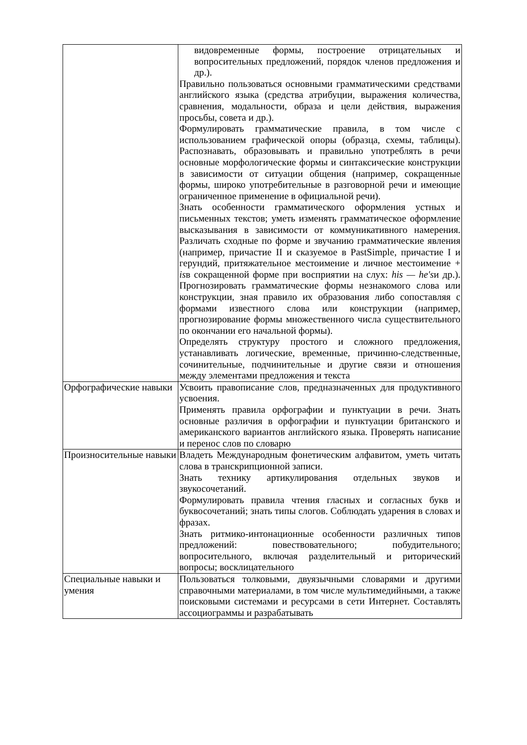| | видовременные формы, построение отрицательных и вопросительных предложений, порядок членов предложения и др.). Правильно пользоваться основными грамматическими средствами английского языка (средства атрибуции, выражения количества, сравнения, модальности, образа и цели действия, выражения просьбы, совета и др.). Формулировать грамматические правила, в том числе с использованием графической опоры (образца, схемы, таблицы). Распознавать, образовывать и правильно употреблять в речи основные морфологические формы и синтаксические конструкции в зависимости от ситуации общения (например, сокращенные формы, широко употребительные в разговорной речи и имеющие ограниченное применение в официальной речи). Знать особенности грамматического оформления устных и письменных текстов; уметь изменять грамматическое оформление высказывания в зависимости от коммуникативного намерения. Различать сходные по форме и звучанию грамматические явления (например, причастие II и сказуемое в PastSimple, причастие I и герундий, притяжательное местоимение и личное местоимение + is в сокращенной форме при восприятии на слух: his — he's и др.). Прогнозировать грамматические формы незнакомого слова или конструкции, зная правило их образования либо сопоставляя с формами известного слова или конструкции (например, прогнозирование формы множественного числа существительного по окончании его начальной формы). Определять структуру простого и сложного предложения, устанавливать логические, временные, причинно-следственные, сочинительные, подчинительные и другие связи и отношения между элементами предложения и текста |
| Орфографические навыки | Усвоить правописание слов, предназначенных для продуктивного усвоения. Применять правила орфографии и пунктуации в речи. Знать основные различия в орфографии и пунктуации британского и американского вариантов английского языка. Проверять написание и перенос слов по словарю |
| Произносительные навыки | Владеть Международным фонетическим алфавитом, уметь читать слова в транскрипционной записи. Знать технику артикулирования отдельных звуков и звукосочетаний. Формулировать правила чтения гласных и согласных букв и буквосочетаний; знать типы слогов. Соблюдать ударения в словах и фразах. Знать ритмико-интонационные особенности различных типов предложений: повествовательного; побудительного; вопросительного, включая разделительный и риторический вопросы; восклицательного |
| Специальные навыки и умения | Пользоваться толковыми, двуязычными словарями и другими справочными материалами, в том числе мультимедийными, а также поисковыми системами и ресурсами в сети Интернет. Составлять ассоциограммы и разрабатывать |